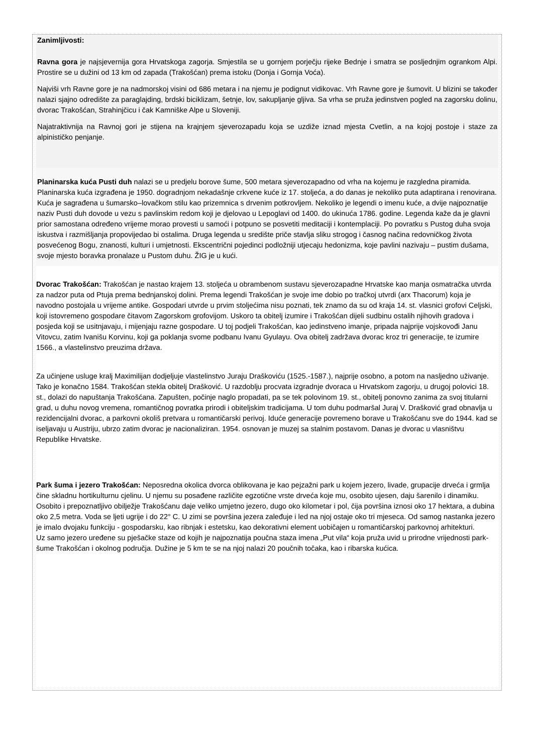Zanimljivosti:
Ravna gora je najsjevernija gora Hrvatskoga zagorja. Smjestila se u gornjem porječju rijeke Bednje i smatra se posljednjim ogrankom Alpi. Prostire se u dužini od 13 km od zapada (Trakošćan) prema istoku (Donja i Gornja Voća).
Najviši vrh Ravne gore je na nadmorskoj visini od 686 metara i na njemu je podignut vidikovac. Vrh Ravne gore je šumovit. U blizini se također nalazi sjajno odredište za paraglajding, brdski biciklizam, šetnje, lov, sakupljanje gljiva. Sa vrha se pruža jedinstven pogled na zagorsku dolinu, dvorac Trakošćan, Strahinjčicu i čak Kamniške Alpe u Sloveniji.
Najatraktivnija na Ravnoj gori je stijena na krajnjem sjeverozapadu koja se uzdiže iznad mjesta Cvetlin, a na kojoj postoje i staze za alpinističko penjanje.
Planinarska kuća Pusti duh nalazi se u predjelu borove šume, 500 metara sjeverozapadno od vrha na kojemu je razgledna piramida. Planinarska kuća izgrađena je 1950. dogradnjom nekadašnje crkvene kuće iz 17. stoljeća, a do danas je nekoliko puta adaptirana i renovirana. Kuća je sagrađena u šumarsko–lovačkom stilu kao prizemnica s drvenim potkrovljem. Nekoliko je legendi o imenu kuće, a dvije najpoznatije naziv Pusti duh dovode u vezu s pavlinskim redom koji je djelovao u Lepoglavi od 1400. do ukinuća 1786. godine. Legenda kaže da je glavni prior samostana određeno vrijeme morao provesti u samoći i potpuno se posvetiti meditaciji i kontemplaciji. Po povratku s Pustog duha svoja iskustva i razmišljanja propovijedao bi ostalima. Druga legenda u središte priče stavlja sliku strogog i časnog načina redovničkog života posvećenog Bogu, znanosti, kulturi i umjetnosti. Ekscentrični pojedinci podložniji utjecaju hedonizma, koje pavlini nazivaju – pustim dušama, svoje mjesto boravka pronalaze u Pustom duhu. ŽIG je u kući.
Dvorac Trakošćan: Trakošćan je nastao krajem 13. stoljeća u obrambenom sustavu sjeverozapadne Hrvatske kao manja osmatračka utvrda za nadzor puta od Ptuja prema bednjanskoj dolini. Prema legendi Trakošćan je svoje ime dobio po tračkoj utvrdi (arx Thacorum) koja je navodno postojala u vrijeme antike. Gospodari utvrde u prvim stoljećima nisu poznati, tek znamo da su od kraja 14. st. vlasnici grofovi Celjski, koji istovremeno gospodare čitavom Zagorskom grofovijom. Uskoro ta obitelj izumire i Trakošćan dijeli sudbinu ostalih njihovih gradova i posjeda koji se usitnjavaju, i mijenjaju razne gospodare. U toj podjeli Trakošćan, kao jedinstveno imanje, pripada najprije vojskovođi Janu Vitovcu, zatim Ivanišu Korvinu, koji ga poklanja svome podbanu Ivanu Gyulayu. Ova obitelj zadržava dvorac kroz tri generacije, te izumire 1566., a vlastelinstvo preuzima država.
Za učinjene usluge kralj Maximilijan dodjeljuje vlastelinstvo Juraju Draškoviću (1525.-1587.), najprije osobno, a potom na nasljedno uživanje. Tako je konačno 1584. Trakošćan stekla obitelj Drašković. U razdoblju procvata izgradnje dvoraca u Hrvatskom zagorju, u drugoj polovici 18. st., dolazi do napuštanja Trakošćana. Zapušten, počinje naglo propadati, pa se tek polovinom 19. st., obitelj ponovno zanima za svoj titularni grad, u duhu novog vremena, romantičnog povratka prirodi i obiteljskim tradicijama. U tom duhu podmaršal Juraj V. Drašković grad obnavlja u rezidencijalni dvorac, a parkovni okoliš pretvara u romantičarski perivoj. Iduće generacije povremeno borave u Trakošćanu sve do 1944. kad se iseljavaju u Austriju, ubrzo zatim dvorac je nacionaliziran. 1954. osnovan je muzej sa stalnim postavom. Danas je dvorac u vlasništvu Republike Hrvatske.
Park šuma i jezero Trakošćan: Neposredna okolica dvorca oblikovana je kao pejzažni park u kojem jezero, livade, grupacije drveća i grmlja čine skladnu hortikulturnu cjelinu. U njemu su posađene različite egzotične vrste drveća koje mu, osobito ujesen, daju šarenilo i dinamiku. Osobito i prepoznatljivo obilježje Trakošćanu daje veliko umjetno jezero, dugo oko kilometar i pol, čija površina iznosi oko 17 hektara, a dubina oko 2,5 metra. Voda se ljeti ugrije i do 22° C. U zimi se površina jezera zaleđuje i led na njoj ostaje oko tri mjeseca. Od samog nastanka jezero je imalo dvojaku funkciju - gospodarsku, kao ribnjak i estetsku, kao dekorativni element uobičajen u romantičarskoj parkovnoj arhitekturi.
Uz samo jezero uređene su pješačke staze od kojih je najpoznatija poučna staza imena „Put vila“ koja pruža uvid u prirodne vrijednosti park-šume Trakošćan i okolnog područja. Dužine je 5 km te se na njoj nalazi 20 poučnih točaka, kao i ribarska kućica.